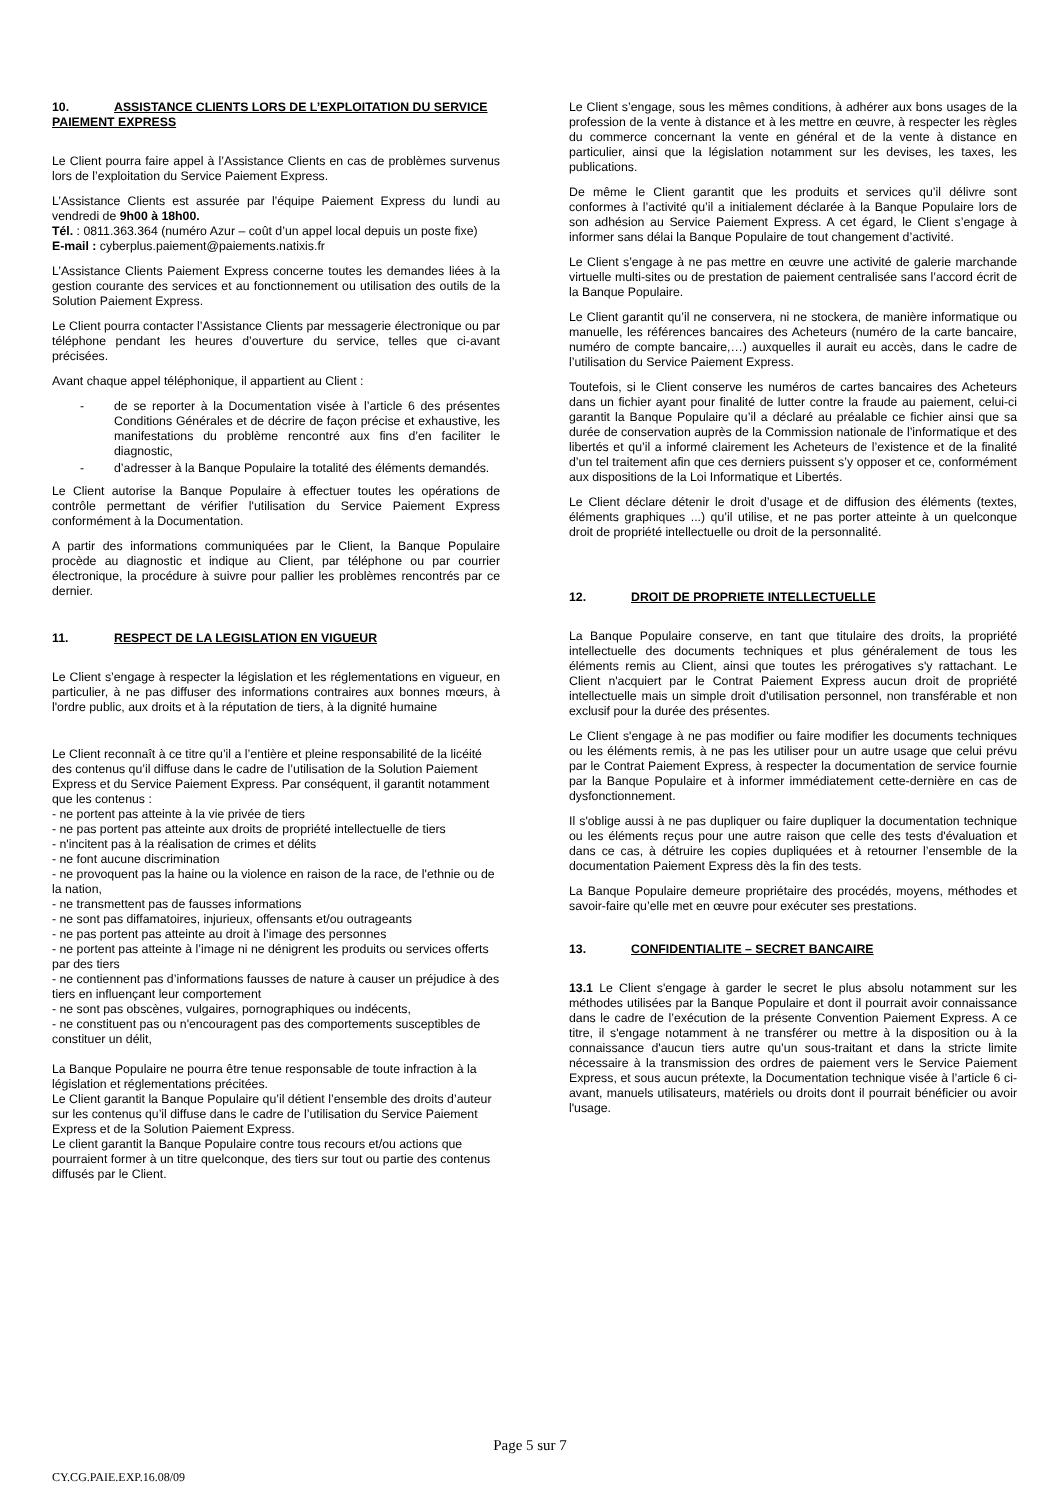10. ASSISTANCE CLIENTS LORS DE L’EXPLOITATION DU SERVICE PAIEMENT EXPRESS
Le Client pourra faire appel à l’Assistance Clients en cas de problèmes survenus lors de l’exploitation du Service Paiement Express.
L’Assistance Clients est assurée par l’équipe Paiement Express du lundi au vendredi de 9h00 à 18h00.
Tél. : 0811.363.364 (numéro Azur – coût d’un appel local depuis un poste fixe)
E-mail : cyberplus.paiement@paiements.natixis.fr
L’Assistance Clients Paiement Express concerne toutes les demandes liées à la gestion courante des services et au fonctionnement ou utilisation des outils de la Solution Paiement Express.
Le Client pourra contacter l’Assistance Clients par messagerie électronique ou par téléphone pendant les heures d’ouverture du service, telles que ci-avant précisées.
Avant chaque appel téléphonique, il appartient au Client :
- de se reporter à la Documentation visée à l’article 6 des présentes Conditions Générales et de décrire de façon précise et exhaustive, les manifestations du problème rencontré aux fins d’en faciliter le diagnostic,
- d’adresser à la Banque Populaire la totalité des éléments demandés.
Le Client autorise la Banque Populaire à effectuer toutes les opérations de contrôle permettant de vérifier l'utilisation du Service Paiement Express conformément à la Documentation.
A partir des informations communiquées par le Client, la Banque Populaire procède au diagnostic et indique au Client, par téléphone ou par courrier électronique, la procédure à suivre pour pallier les problèmes rencontrés par ce dernier.
11. RESPECT DE LA LEGISLATION EN VIGUEUR
Le Client s’engage à respecter la législation et les réglementations en vigueur, en particulier, à ne pas diffuser des informations contraires aux bonnes mœurs, à l'ordre public, aux droits et à la réputation de tiers, à la dignité humaine
Le Client reconnaît à ce titre qu’il a l’entière et pleine responsabilité de la licéité des contenus qu’il diffuse dans le cadre de l’utilisation de la Solution Paiement Express et du Service Paiement Express. Par conséquent, il garantit notamment que les contenus :
- ne portent pas atteinte à la vie privée de tiers
- ne pas portent pas atteinte aux droits de propriété intellectuelle de tiers
- n'incitent pas à la réalisation de crimes et délits
- ne font aucune discrimination
- ne provoquent pas la haine ou la violence en raison de la race, de l'ethnie ou de la nation,
- ne transmettent pas de fausses informations
- ne sont pas diffamatoires, injurieux, offensants et/ou outrageants
- ne pas portent pas atteinte au droit à l’image des personnes
- ne portent pas atteinte à l’image ni ne dénigrent les produits ou services offerts par des tiers
- ne contiennent pas d’informations fausses de nature à causer un préjudice à des tiers en influençant leur comportement
- ne sont pas obscènes, vulgaires, pornographiques ou indécents,
- ne constituent pas ou n'encouragent pas des comportements susceptibles de constituer un délit,
La Banque Populaire ne pourra être tenue responsable de toute infraction à la législation et réglementations précitées.
Le Client garantit la Banque Populaire qu’il détient l’ensemble des droits d’auteur sur les contenus qu’il diffuse dans le cadre de l’utilisation du Service Paiement Express et de la Solution Paiement Express.
Le client garantit la Banque Populaire contre tous recours et/ou actions que pourraient former à un titre quelconque, des tiers sur tout ou partie des contenus diffusés par le Client.
Le Client s’engage, sous les mêmes conditions, à adhérer aux bons usages de la profession de la vente à distance et à les mettre en œuvre, à respecter les règles du commerce concernant la vente en général et de la vente à distance en particulier, ainsi que la législation notamment sur les devises, les taxes, les publications.
De même le Client garantit que les produits et services qu’il délivre sont conformes à l’activité qu’il a initialement déclarée à la Banque Populaire lors de son adhésion au Service Paiement Express. A cet égard, le Client s’engage à informer sans délai la Banque Populaire de tout changement d’activité.
Le Client s’engage à ne pas mettre en œuvre une activité de galerie marchande virtuelle multi-sites ou de prestation de paiement centralisée sans l’accord écrit de la Banque Populaire.
Le Client garantit qu’il ne conservera, ni ne stockera, de manière informatique ou manuelle, les références bancaires des Acheteurs (numéro de la carte bancaire, numéro de compte bancaire,…) auxquelles il aurait eu accès, dans le cadre de l’utilisation du Service Paiement Express.
Toutefois, si le Client conserve les numéros de cartes bancaires des Acheteurs dans un fichier ayant pour finalité de lutter contre la fraude au paiement, celui-ci garantit la Banque Populaire qu’il a déclaré au préalable ce fichier ainsi que sa durée de conservation auprès de la Commission nationale de l’informatique et des libertés et qu’il a informé clairement les Acheteurs de l’existence et de la finalité d’un tel traitement afin que ces derniers puissent s’y opposer et ce, conformément aux dispositions de la Loi Informatique et Libertés.
Le Client déclare détenir le droit d’usage et de diffusion des éléments (textes, éléments graphiques ...) qu’il utilise, et ne pas porter atteinte à un quelconque droit de propriété intellectuelle ou droit de la personnalité.
12. DROIT DE PROPRIETE INTELLECTUELLE
La Banque Populaire conserve, en tant que titulaire des droits, la propriété intellectuelle des documents techniques et plus généralement de tous les éléments remis au Client, ainsi que toutes les prérogatives s'y rattachant. Le Client n'acquiert par le Contrat Paiement Express aucun droit de propriété intellectuelle mais un simple droit d'utilisation personnel, non transférable et non exclusif pour la durée des présentes.
Le Client s'engage à ne pas modifier ou faire modifier les documents techniques ou les éléments remis, à ne pas les utiliser pour un autre usage que celui prévu par le Contrat Paiement Express, à respecter la documentation de service fournie par la Banque Populaire et à informer immédiatement cette-dernière en cas de dysfonctionnement.
Il s'oblige aussi à ne pas dupliquer ou faire dupliquer la documentation technique ou les éléments reçus pour une autre raison que celle des tests d'évaluation et dans ce cas, à détruire les copies dupliquées et à retourner l’ensemble de la documentation Paiement Express dès la fin des tests.
La Banque Populaire demeure propriétaire des procédés, moyens, méthodes et savoir-faire qu’elle met en œuvre pour exécuter ses prestations.
13. CONFIDENTIALITE – SECRET BANCAIRE
13.1 Le Client s'engage à garder le secret le plus absolu notamment sur les méthodes utilisées par la Banque Populaire et dont il pourrait avoir connaissance dans le cadre de l’exécution de la présente Convention Paiement Express. A ce titre, il s'engage notamment à ne transférer ou mettre à la disposition ou à la connaissance d'aucun tiers autre qu’un sous-traitant et dans la stricte limite nécessaire à la transmission des ordres de paiement vers le Service Paiement Express, et sous aucun prétexte, la Documentation technique visée à l’article 6 ci-avant, manuels utilisateurs, matériels ou droits dont il pourrait bénéficier ou avoir l'usage.
Page 5 sur 7
CY.CG.PAIE.EXP.16.08/09